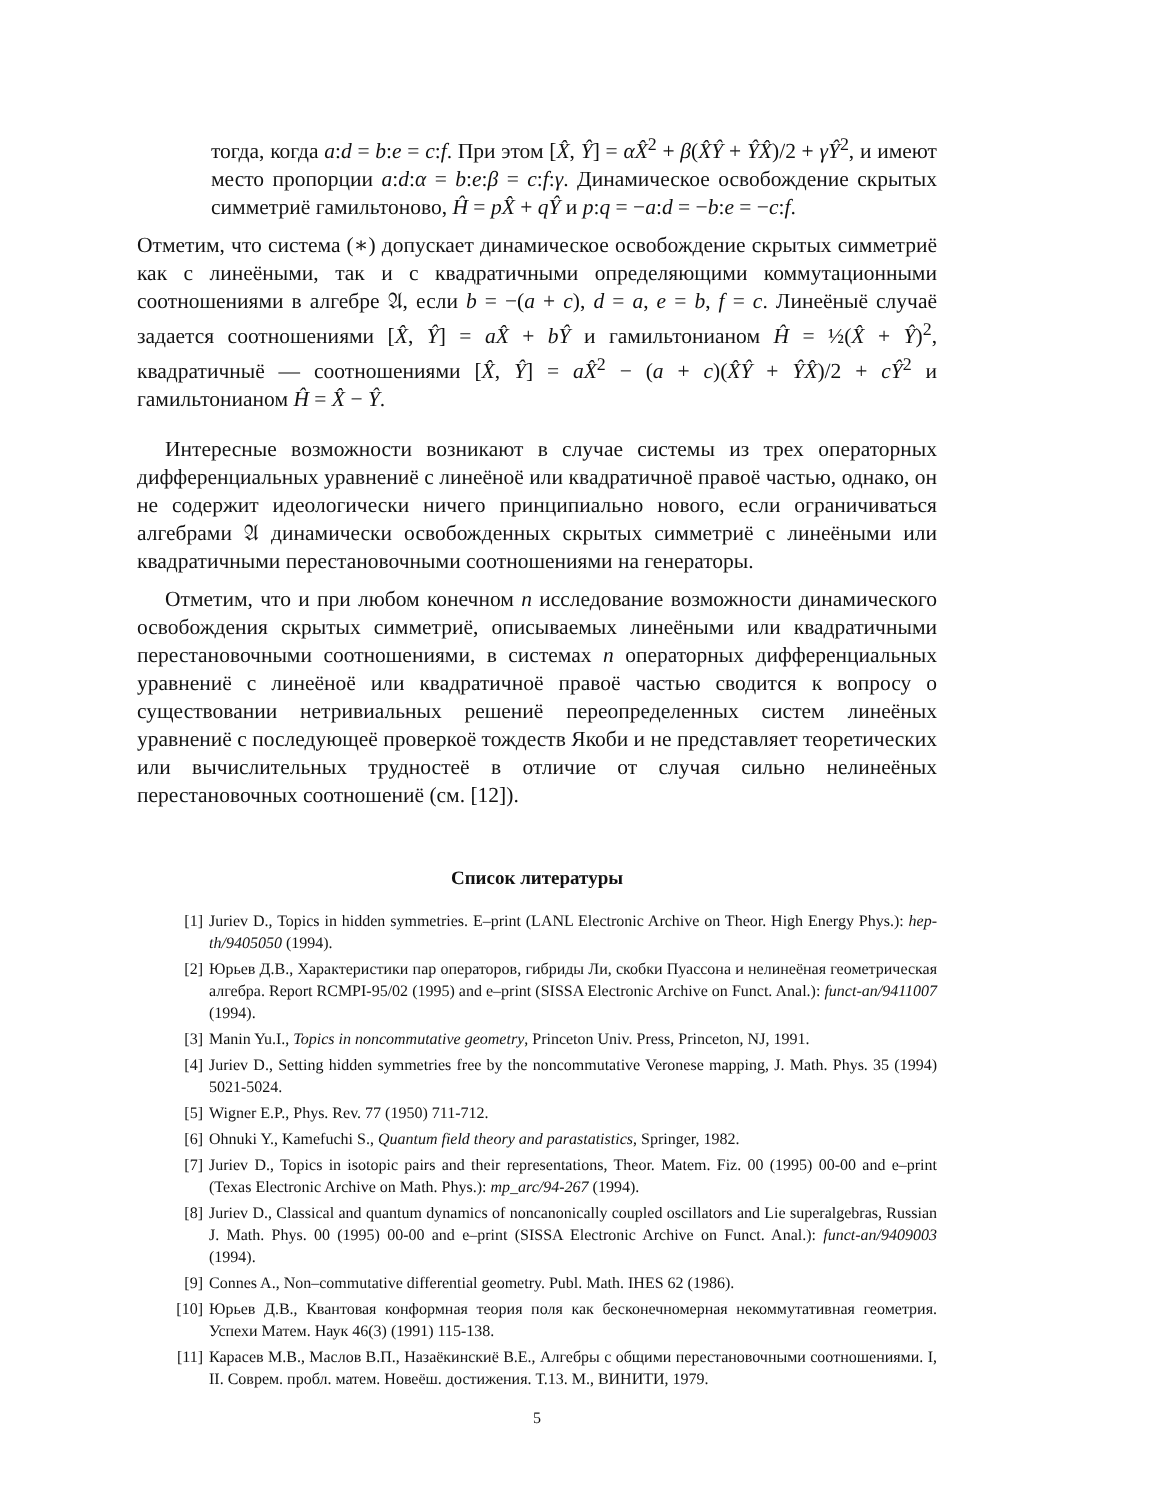тогда, когда a:d = b:e = c:f. При этом [X̂, Ŷ] = αX̂<sup>2</sup> + β(X̂Ŷ + ŶX̂)/2 + γŶ<sup>2</sup>, и имеют место пропорции a:d:α = b:e:β = c:f:γ. Динамическое освобождение скрытых симметриё гамильтоново, Ĥ = pX̂ + qŶ и p:q = −a:d = −b:e = −c:f.
Отметим, что система (∗) допускает динамическое освобождение скрытых симметриё как с линеёными, так и с квадратичными определяющими коммутационными соотношениями в алгебре 𝔄, если b = −(a + c), d = a, e = b, f = c. Линеёныё случаё задается соотношениями [X̂, Ŷ] = aX̂ + bŶ и гамильтонианом Ĥ = ½(X̂ + Ŷ)<sup>2</sup>, квадратичныё — соотношениями [X̂, Ŷ] = aX̂<sup>2</sup> − (a + c)(X̂Ŷ + ŶX̂)/2 + cŶ<sup>2</sup> и гамильтонианом Ĥ = X̂ − Ŷ.
Интересные возможности возникают в случае системы из трех операторных дифференциальных уравнениё с линеёноё или квадратичноё правоё частью, однако, он не содержит идеологически ничего принципиально нового, если ограничиваться алгебрами 𝔄 динамически освобожденных скрытых симметриё с линеёными или квадратичными перестановочными соотношениями на генераторы.
Отметим, что и при любом конечном n исследование возможности динамического освобождения скрытых симметриё, описываемых линеёными или квадратичными перестановочными соотношениями, в системах n операторных дифференциальных уравнениё с линеёноё или квадратичноё правоё частью сводится к вопросу о существовании нетривиальных решениё переопределенных систем линеёных уравнениё с последующеё проверкоё тождеств Якоби и не представляет теоретических или вычислительных трудностеё в отличие от случая сильно нелинеёных перестановочных соотношениё (см. [12]).
Список литературы
[1] Juriev D., Topics in hidden symmetries. E–print (LANL Electronic Archive on Theor. High Energy Phys.): hep-th/9405050 (1994).
[2] Юрьев Д.В., Характеристики пар операторов, гибриды Ли, скобки Пуассона и нелинеёная геометрическая алгебра. Report RCMPI-95/02 (1995) and e–print (SISSA Electronic Archive on Funct. Anal.): funct-an/9411007 (1994).
[3] Manin Yu.I., Topics in noncommutative geometry, Princeton Univ. Press, Princeton, NJ, 1991.
[4] Juriev D., Setting hidden symmetries free by the noncommutative Veronese mapping, J. Math. Phys. 35 (1994) 5021-5024.
[5] Wigner E.P., Phys. Rev. 77 (1950) 711-712.
[6] Ohnuki Y., Kamefuchi S., Quantum field theory and parastatistics, Springer, 1982.
[7] Juriev D., Topics in isotopic pairs and their representations, Theor. Matem. Fiz. 00 (1995) 00-00 and e–print (Texas Electronic Archive on Math. Phys.): mp_arc/94-267 (1994).
[8] Juriev D., Classical and quantum dynamics of noncanonically coupled oscillators and Lie superalgebras, Russian J. Math. Phys. 00 (1995) 00-00 and e–print (SISSA Electronic Archive on Funct. Anal.): funct-an/9409003 (1994).
[9] Connes A., Non–commutative differential geometry. Publ. Math. IHES 62 (1986).
[10] Юрьев Д.В., Квантовая конформная теория поля как бесконечномерная некоммутативная геометрия. Успехи Матем. Наук 46(3) (1991) 115-138.
[11] Карасев М.В., Маслов В.П., Назаёкинскиё В.Е., Алгебры с общими перестановочными соотношениями. I, II. Соврем. пробл. матем. Новеёш. достижения. Т.13. М., ВИНИТИ, 1979.
5